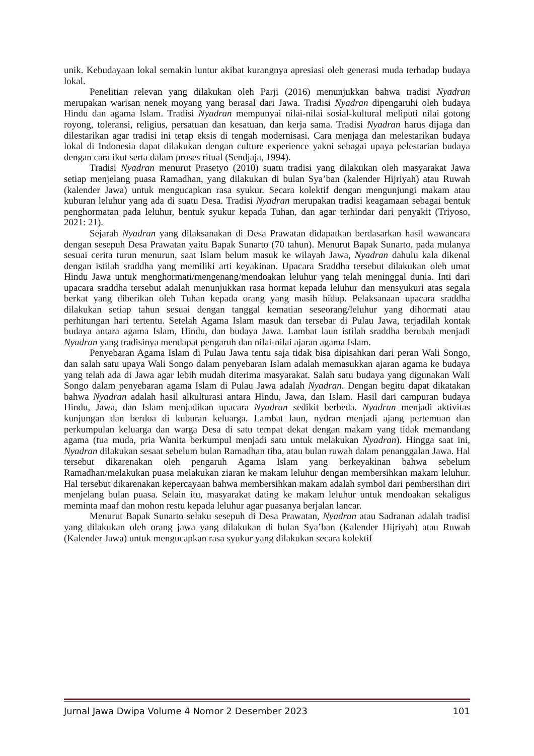unik. Kebudayaan lokal semakin luntur akibat kurangnya apresiasi oleh generasi muda terhadap budaya lokal.
Penelitian relevan yang dilakukan oleh Parji (2016) menunjukkan bahwa tradisi Nyadran merupakan warisan nenek moyang yang berasal dari Jawa. Tradisi Nyadran dipengaruhi oleh budaya Hindu dan agama Islam. Tradisi Nyadran mempunyai nilai-nilai sosial-kultural meliputi nilai gotong royong, toleransi, religius, persatuan dan kesatuan, dan kerja sama. Tradisi Nyadran harus dijaga dan dilestarikan agar tradisi ini tetap eksis di tengah modernisasi. Cara menjaga dan melestarikan budaya lokal di Indonesia dapat dilakukan dengan culture experience yakni sebagai upaya pelestarian budaya dengan cara ikut serta dalam proses ritual (Sendjaja, 1994).
Tradisi Nyadran menurut Prasetyo (2010) suatu tradisi yang dilakukan oleh masyarakat Jawa setiap menjelang puasa Ramadhan, yang dilakukan di bulan Sya’ban (kalender Hijriyah) atau Ruwah (kalender Jawa) untuk mengucapkan rasa syukur. Secara kolektif dengan mengunjungi makam atau kuburan leluhur yang ada di suatu Desa. Tradisi Nyadran merupakan tradisi keagamaan sebagai bentuk penghormatan pada leluhur, bentuk syukur kepada Tuhan, dan agar terhindar dari penyakit (Triyoso, 2021: 21).
Sejarah Nyadran yang dilaksanakan di Desa Prawatan didapatkan berdasarkan hasil wawancara dengan sesepuh Desa Prawatan yaitu Bapak Sunarto (70 tahun). Menurut Bapak Sunarto, pada mulanya sesuai cerita turun menurun, saat Islam belum masuk ke wilayah Jawa, Nyadran dahulu kala dikenal dengan istilah sraddha yang memiliki arti keyakinan. Upacara Sraddha tersebut dilakukan oleh umat Hindu Jawa untuk menghormati/mengenang/mendoakan leluhur yang telah meninggal dunia. Inti dari upacara sraddha tersebut adalah menunjukkan rasa hormat kepada leluhur dan mensyukuri atas segala berkat yang diberikan oleh Tuhan kepada orang yang masih hidup. Pelaksanaan upacara sraddha dilakukan setiap tahun sesuai dengan tanggal kematian seseorang/leluhur yang dihormati atau perhitungan hari tertentu. Setelah Agama Islam masuk dan tersebar di Pulau Jawa, terjadilah kontak budaya antara agama Islam, Hindu, dan budaya Jawa. Lambat laun istilah sraddha berubah menjadi Nyadran yang tradisinya mendapat pengaruh dan nilai-nilai ajaran agama Islam.
Penyebaran Agama Islam di Pulau Jawa tentu saja tidak bisa dipisahkan dari peran Wali Songo, dan salah satu upaya Wali Songo dalam penyebaran Islam adalah memasukkan ajaran agama ke budaya yang telah ada di Jawa agar lebih mudah diterima masyarakat. Salah satu budaya yang digunakan Wali Songo dalam penyebaran agama Islam di Pulau Jawa adalah Nyadran. Dengan begitu dapat dikatakan bahwa Nyadran adalah hasil alkulturasi antara Hindu, Jawa, dan Islam. Hasil dari campuran budaya Hindu, Jawa, dan Islam menjadikan upacara Nyadran sedikit berbeda. Nyadran menjadi aktivitas kunjungan dan berdoa di kuburan keluarga. Lambat laun, nydran menjadi ajang pertemuan dan perkumpulan keluarga dan warga Desa di satu tempat dekat dengan makam yang tidak memandang agama (tua muda, pria Wanita berkumpul menjadi satu untuk melakukan Nyadran). Hingga saat ini, Nyadran dilakukan sesaat sebelum bulan Ramadhan tiba, atau bulan ruwah dalam penanggalan Jawa. Hal tersebut dikarenakan oleh pengaruh Agama Islam yang berkeyakinan bahwa sebelum Ramadhan/melakukan puasa melakukan ziaran ke makam leluhur dengan membersihkan makam leluhur. Hal tersebut dikarenakan kepercayaan bahwa membersihkan makam adalah symbol dari pembersihan diri menjelang bulan puasa. Selain itu, masyarakat dating ke makam leluhur untuk mendoakan sekaligus meminta maaf dan mohon restu kepada leluhur agar puasanya berjalan lancar.
Menurut Bapak Sunarto selaku sesepuh di Desa Prawatan, Nyadran atau Sadranan adalah tradisi yang dilakukan oleh orang jawa yang dilakukan di bulan Sya’ban (Kalender Hijriyah) atau Ruwah (Kalender Jawa) untuk mengucapkan rasa syukur yang dilakukan secara kolektif
Jurnal Jawa Dwipa Volume 4 Nomor 2 Desember 2023 101